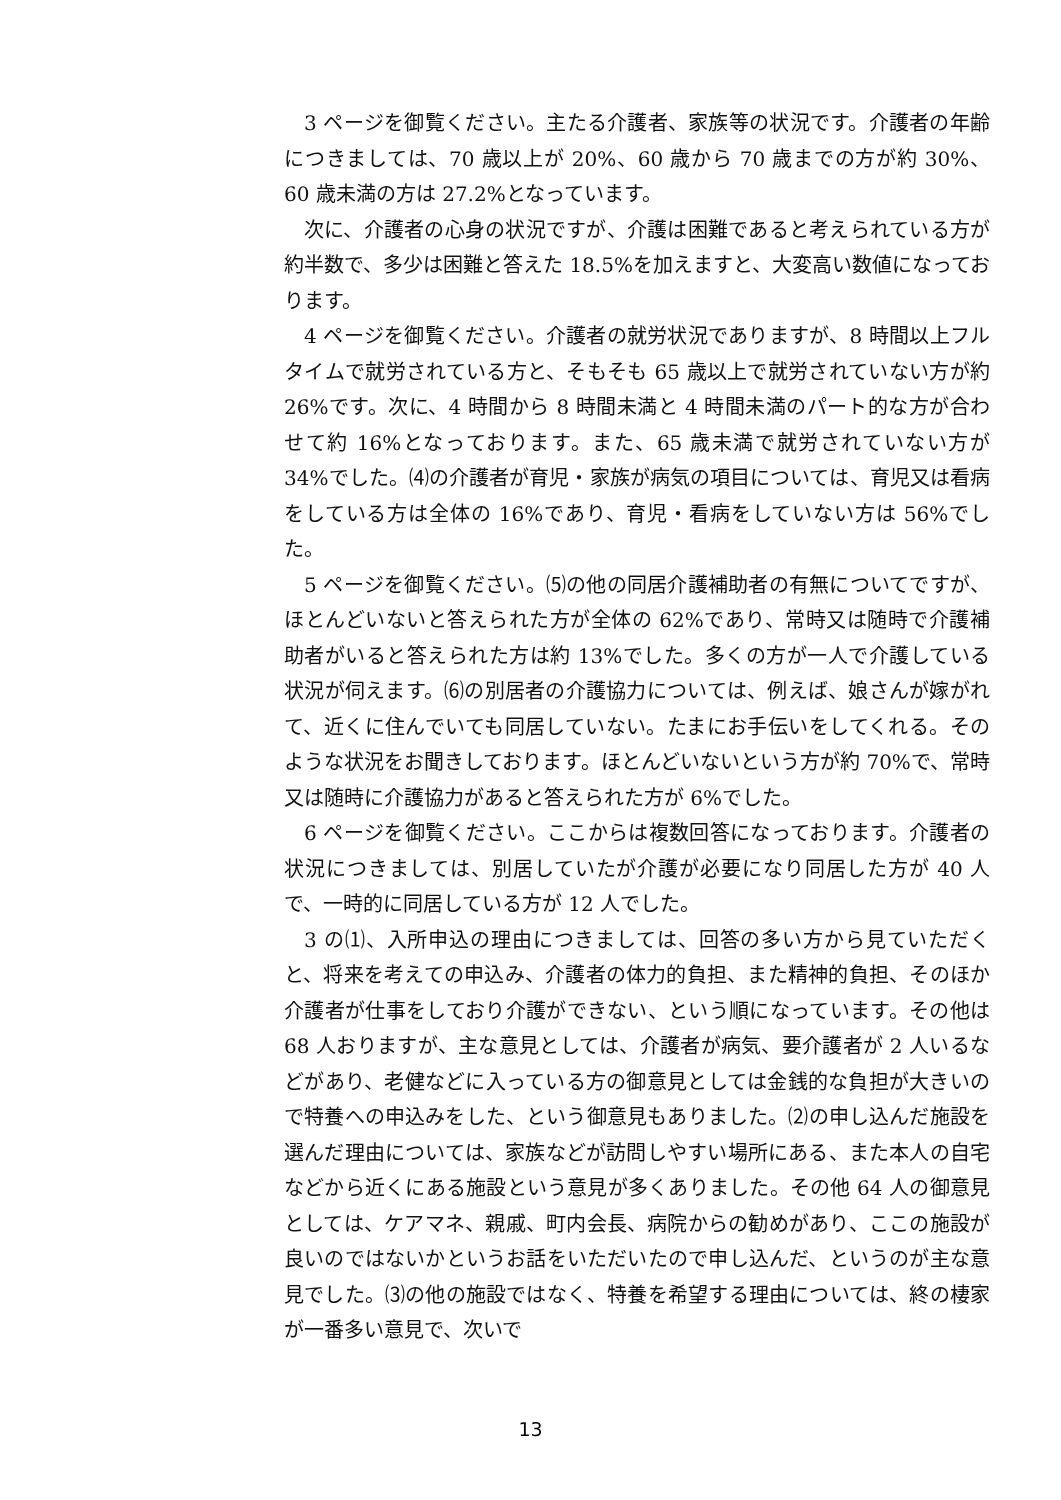3 ページを御覧ください。主たる介護者、家族等の状況です。介護者の年齢につきましては、70 歳以上が 20%、60 歳から 70 歳までの方が約 30%、60 歳未満の方は 27.2%となっています。
次に、介護者の心身の状況ですが、介護は困難であると考えられている方が約半数で、多少は困難と答えた 18.5%を加えますと、大変高い数値になっております。
4 ページを御覧ください。介護者の就労状況でありますが、8 時間以上フルタイムで就労されている方と、そもそも 65 歳以上で就労されていない方が約 26%です。次に、4 時間から 8 時間未満と 4 時間未満のパート的な方が合わせて約 16%となっております。また、65 歳未満で就労されていない方が 34%でした。⑷の介護者が育児・家族が病気の項目については、育児又は看病をしている方は全体の 16%であり、育児・看病をしていない方は 56%でした。
5 ページを御覧ください。⑸の他の同居介護補助者の有無についてですが、ほとんどいないと答えられた方が全体の 62%であり、常時又は随時で介護補助者がいると答えられた方は約 13%でした。多くの方が一人で介護している状況が伺えます。⑹の別居者の介護協力については、例えば、娘さんが嫁がれて、近くに住んでいても同居していない。たまにお手伝いをしてくれる。そのような状況をお聞きしております。ほとんどいないという方が約 70%で、常時又は随時に介護協力があると答えられた方が 6%でした。
6 ページを御覧ください。ここからは複数回答になっております。介護者の状況につきましては、別居していたが介護が必要になり同居した方が 40 人で、一時的に同居している方が 12 人でした。
3 の⑴、入所申込の理由につきましては、回答の多い方から見ていただくと、将来を考えての申込み、介護者の体力的負担、また精神的負担、そのほか介護者が仕事をしており介護ができない、という順になっています。その他は 68 人おりますが、主な意見としては、介護者が病気、要介護者が 2 人いるなどがあり、老健などに入っている方の御意見としては金銭的な負担が大きいので特養への申込みをした、という御意見もありました。⑵の申し込んだ施設を選んだ理由については、家族などが訪問しやすい場所にある、また本人の自宅などから近くにある施設という意見が多くありました。その他 64 人の御意見としては、ケアマネ、親戚、町内会長、病院からの勧めがあり、ここの施設が良いのではないかというお話をいただいたので申し込んだ、というのが主な意見でした。⑶の他の施設ではなく、特養を希望する理由については、終の棲家が一番多い意見で、次いで
13